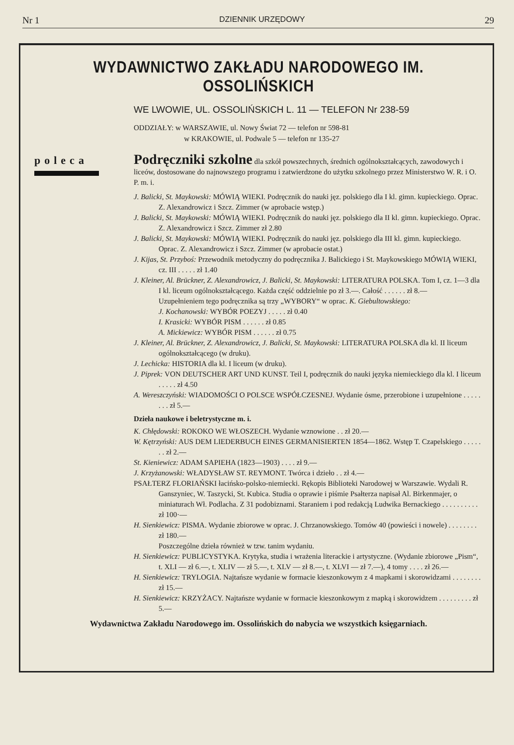Nr 1 DZIENNIK URZĘDOWY 29
WYDAWNICTWO ZAKŁADU NARODOWEGO IM. OSSOLIŃSKICH
WE LWOWIE, UL. OSSOLIŃSKICH L. 11 — TELEFON Nr 238-59
ODDZIAŁY: w WARSZAWIE, ul. Nowy Świat 72 — telefon nr 598-81
w KRAKOWIE, ul. Podwale 5 — telefon nr 135-27
poleca
Podręczniki szkolne dla szkół powszechnych, średnich ogólnokształcących, zawodowych i liceów, dostosowane do najnowszego programu i zatwierdzone do użytku szkolnego przez Ministerstwo W. R. i O. P. m. i.
J. Balicki, St. Maykowski: MÓWIĄ WIEKI. Podręcznik do nauki jęz. polskiego dla I kl. gimn. kupieckiego. Oprac. Z. Alexandrowicz i Szcz. Zimmer (w aprobacie wstęp.)
J. Balicki, St. Maykowski: MÓWIĄ WIEKI. Podręcznik do nauki jęz. polskiego dla II kl. gimn. kupieckiego. Oprac. Z. Alexandrowicz i Szcz. Zimmer zł 2.80
J. Balicki, St. Maykowski: MÓWIĄ WIEKI. Podręcznik do nauki jęz. polskiego dla III kl. gimn. kupieckiego. Oprac. Z. Alexandrowicz i Szcz. Zimmer (w aprobacie ostat.)
J. Kijas, St. Przyboś: Przewodnik metodyczny do podręcznika J. Balickiego i St. Maykowskiego MÓWIĄ WIEKI, cz. III . . . . . zł 1.40
J. Kleiner, Al. Brückner, Z. Alexandrowicz, J. Balicki, St. Maykowski: LITERATURA POLSKA. Tom I, cz. 1—3 dla I kl. liceum ogólnokształcącego. Każda część oddzielnie po zł 3.—. Całość . . . . . . zł 8.—
Uzupełnieniem tego podręcznika są trzy „WYBORY“ w oprac. K. Giebultowskiego:
J. Kochanowski: WYBÓR POEZYJ . . . . . zł 0.40
I. Krasicki: WYBÓR PISM . . . . . . zł 0.85
A. Mickiewicz: WYBÓR PISM . . . . . . zł 0.75
J. Kleiner, Al. Brückner, Z. Alexandrowicz, J. Balicki, St. Maykowski: LITERATURA POLSKA dla kl. II liceum ogólnokształcącego (w druku).
J. Lechicka: HISTORIA dla kl. I liceum (w druku).
J. Piprek: VON DEUTSCHER ART UND KUNST. Teil I, podręcznik do nauki języka niemieckiego dla kl. I liceum . . . . . zł 4.50
A. Wereszczyński: WIADOMOŚCI O POLSCE WSPÓŁCZESNEJ. Wydanie ósme, przerobione i uzupełnione . . . . . . . . zł 5.—
Dzieła naukowe i beletrystyczne m. i.
K. Chłędowski: ROKOKO WE WŁOSZECH. Wydanie wznowione . . zł 20.—
W. Kętrzyński: AUS DEM LIEDERBUCH EINES GERMANISIERTEN 1854—1862. Wstęp T. Czapelskiego . . . . . . . zł 2.—
St. Kieniewicz: ADAM SAPIEHA (1823—1903) . . . . zł 9.—
J. Krzyżanowski: WŁADYSŁAW ST. REYMONT. Twórca i dzieło . . zł 4.—
PSAŁTERZ FLORIAŃSKI łacińsko-polsko-niemiecki. Rękopis Biblioteki Narodowej w Warszawie. Wydali R. Ganszyniec, W. Taszycki, St. Kubica. Studia o oprawie i piśmie Psałterza napisał Al. Birkenmajer, o miniaturach Wł. Podlacha. Z 31 podobiznami. Staraniem i pod redakcją Ludwika Bernackiego . . . . . . . . . . zł 100·—
H. Sienkiewicz: PISMA. Wydanie zbiorowe w oprac. J. Chrzanowskiego. Tomów 40 (powieści i nowele) . . . . . . . . zł 180.—
Poszczególne dzieła również w tzw. tanim wydaniu.
H. Sienkiewicz: PUBLICYSTYKA. Krytyka, studia i wrażenia literackie i artystyczne. (Wydanie zbiorowe „Pism“, t. XLI — zł 6.—, t. XLIV — zł 5.—, t. XLV — zł 8.—, t. XLVI — zł 7.—), 4 tomy . . . . zł 26.—
H. Sienkiewicz: TRYLOGIA. Najtańsze wydanie w formacie kieszonkowym z 4 mapkami i skorowidzami . . . . . . . . zł 15.—
H. Sienkiewicz: KRZYŻACY. Najtańsze wydanie w formacie kieszonkowym z mapką i skorowidzem . . . . . . . . . zł 5.—
Wydawnictwa Zakładu Narodowego im. Ossolińskich do nabycia we wszystkich księgarniach.